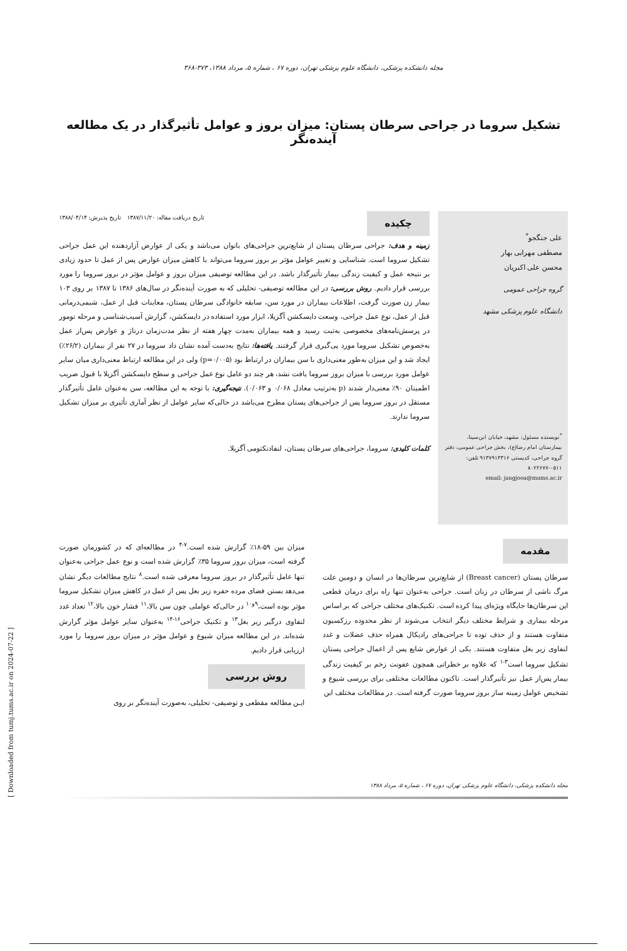مجله دانشکده پزشکی، دانشگاه علوم پزشکی تهران، دوره ۶۷ ، شماره ۵، مرداد ۱۳۸۸، ۳۷۳-۳۶۸
تشکیل سروما در جراحی سرطان پستان: میزان بروز و عوامل تأثیرگذار در یک مطالعه آینده‌نگر
علی جنگجو<sup>*</sup>
مصطفی مهرابی بهار
محسن علی اکبریان
گروه جراحی عمومی
دانشگاه علوم پزشکی مشهد
<sup>*</sup> نویسنده مسئول: مشهد، خیابان ابن‌سینا، بیمارستان امام رضا(ع)، بخش جراحی عمومی، دفتر گروه جراحی، کدپستی ۹۱۳۷۹۱۳۳۱۶ تلفن: ۰۵۱۱-۸۰۲۲۶۷۷
email: jangjooa@mums.ac.ir
چکیده تاریخ دریافت مقاله: ۱۳۸۷/۱۱/۲۰ تاریخ پذیرش: ۱۳۸۸/۰۴/۱۴
زمینه و هدف: جراحی سرطان پستان از شایع‌ترین جراحی‌های بانوان می‌باشد و یکی از عوارض آزاردهنده این عمل جراحی تشکیل سروما است. شناسایی و تغییر عوامل مؤثر بر بروز سروما می‌تواند با کاهش میزان عوارض پس از عمل تا حدود زیادی بر نتیجه عمل و کیفیت زندگی بیمار تأثیرگذار باشد. در این مطالعه توصیفی میزان بروز و عوامل مؤثر در بروز سروما را مورد بررسی قرار دادیم. روش بررسی: در این مطالعه توصیفی- تحلیلی که به صورت آینده‌نگر در سال‌های ۱۳۸۶ تا ۱۳۸۷ بر روی ۱۰۳ بیمار زن صورت گرفت، اطلاعات بیماران در مورد سن، سابقه خانوادگی سرطان پستان، معاینات قبل از عمل، شیمی‌درمانی قبل از عمل، نوع عمل جراحی، وسعت دایسکشن آگزیلا، ابزار مورد استفاده در دایسکشن، گزارش آسیب‌شناسی و مرحله تومور در پرسش‌نامه‌های مخصوصی به‌ثبت رسید و همه بیماران به‌مدت چهار هفته از نظر مدت‌زمان درناژ و عوارض پس‌از عمل به‌خصوص تشکیل سروما مورد پی‌گیری قرار گرفتند. یافته‌ها: نتایج به‌دست آمده نشان داد سروما در ۲۷ نفر از بیماران (۲۶/۲٪) ایجاد شد و این میزان به‌طور معنی‌داری با سن بیماران در ارتباط بود (p=۰/۰۰۵) ولی در این مطالعه ارتباط معنی‌داری میان سایر عوامل مورد بررسی با میزان بروز سروما یافت نشد، هر چند دو عامل نوع عمل جراحی و سطح دایسکشن آگزیلا با قبول ضریب اطمینان ۹۰٪ معنی‌دار شدند (p به‌ترتیب معادل ۰/۰۶۸ و ۰/۰۶۳). نتیجه‌گیری: با توجه به این مطالعه، سن به‌عنوان عامل تأثیرگذار مستقل در بروز سروما پس از جراحی‌های پستان مطرح می‌باشد در حالی‌که سایر عوامل از نظر آماری تأثیری بر میزان تشکیل سروما ندارند.
کلمات کلیدی: سروما، جراحی‌های سرطان پستان، لنفادنکتومی آگزیلا.
مقدمه
سرطان پستان (Breast cancer) از شایع‌ترین سرطان‌ها در انسان و دومین علت مرگ ناشی از سرطان در زنان است. جراحی به‌عنوان تنها راه برای درمان قطعی این سرطان‌ها جایگاه ویژه‌ای پیدا کرده است. تکنیک‌های مختلف جراحی که بر اساس مرحله بیماری و شرایط مختلف دیگر انتخاب می‌شوند از نظر محدوده رزکسیون متفاوت هستند و از حذف توده تا جراحی‌های رادیکال همراه حذف عضلات و غدد لنفاوی زیر بغل متفاوت هستند. یکی از عوارض شایع پس از اعمال جراحی پستان تشکیل سروما است<sup>۳-۱</sup> که علاوه بر خطراتی همچون عفونت زخم بر کیفیت زندگی بیمار پس‌از عمل نیز تأثیرگذار است. تاکنون مطالعات مختلفی برای بررسی شیوع و تشخیص عوامل زمینه ساز بروز سروما صورت گرفته است. در مطالعات مختلف این
میزان بین ۵۹-۱۸٪ گزارش شده است.<sup>۷-۴</sup> در مطالعه‌ای که در کشورمان صورت گرفته است، میزان بروز سروما ۳۵٪ گزارش شده است و نوع عمل جراحی به‌عنوان تنها عامل تأثیرگذار در بروز سروما معرفی شده است.<sup>۸</sup> نتایج مطالعات دیگر نشان می‌دهد بستن فضای مرده حفره زیر بغل پس از عمل در کاهش میزان تشکیل سروما مؤثر بوده است،<sup>۹و۱۰</sup> در حالی‌که عواملی چون سن بالا،<sup>۱۱</sup> فشار خون بالا،<sup>۱۲</sup> تعداد غدد لنفاوی درگیر زیر بغل<sup>۱۳</sup> و تکنیک جراحی<sup>۱۶-۱۴</sup> به‌عنوان سایر عوامل مؤثر گزارش شده‌اند. در این مطالعه میزان شیوع و عوامل مؤثر در میزان بروز سروما را مورد ارزیابی قرار دادیم.
روش بررسی
ایـن مطالعه مقطعی و توصیفی- تحلیلی، به‌صورت آینده‌نگر بر روی
مجله دانشکده پزشکی، دانشگاه علوم پزشکی تهران، دوره ۶۷ ، شماره ۵، مرداد ۱۳۸۸
[ Downloaded from tumj.tums.ac.ir on 2024-07-22 ]